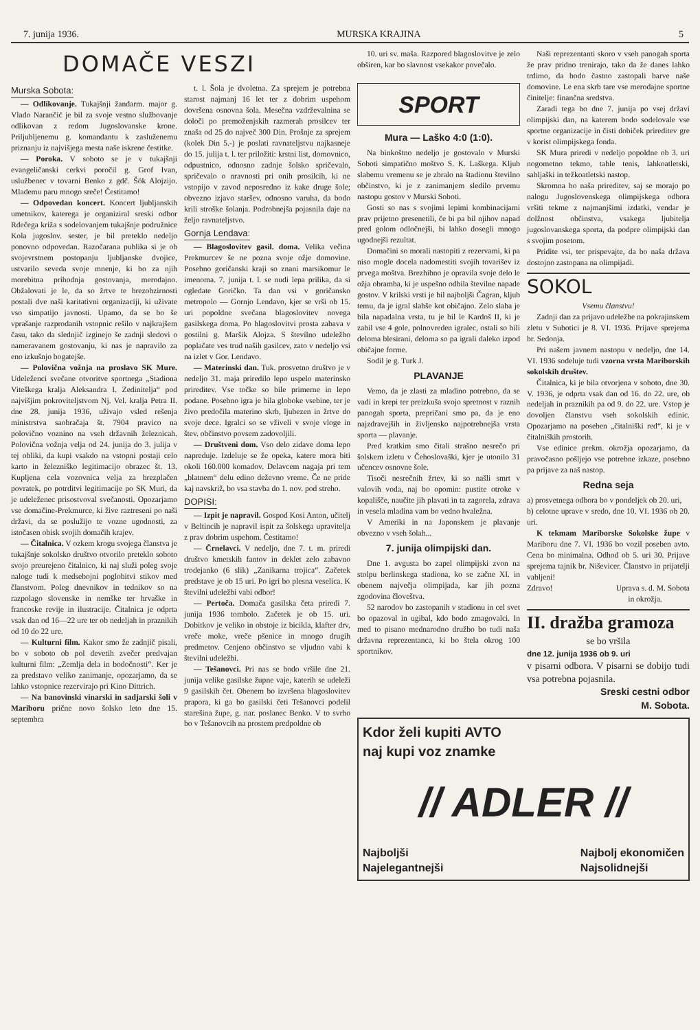7. junija 1936. MURSKA KRAJINA 5
DOMAČE VESZI
Murska Sobota:
— Odlikovanje. Tukajšnji žandarm. major g. Vlado Narančić je bil za svoje vestno službovanje odlikovan z redom Jugoslovanske krone. Priljubljenemu g. komandantu k zasluženemu priznanju iz najvišjega mesta naše iskrene čestitke.
— Poroka. V soboto se je v tukajšnji evangeličanski cerkvi poročil g. Grof Ivan, uslužbenec v tovarni Benko z gdč. Šök Alojzijo. Mlademu paru mnogo sreče! Čestitamo!
— Odpovedan koncert. Koncert ljubljanskih umetnikov, katerega je organiziral sreski odbor Rdečega križa s sodelovanjem tukajšnje podružnice Kola jugoslov. sester, je bil preteklo nedeljo ponovno odpovedan. Razočarana publika si je ob svojevrstnem postopanju ljubljanske dvojice, ustvarilo seveda svoje mnenje, ki bo za njih morebitna prihodnja gostovanja, merodajno. Obžalovati je le, da so žrtve te brezobzirnosti postali dve naši karitativni organizaciji, ki uživate vso simpatijo javnosti. Upamo, da se bo še vprašanje razprodanih vstopnic rešilo v najkrajšem času, tako da slednjič izginejo še zadnji sledovi o nameravanem gostovanju, ki nas je napravilo za eno izkušnjo bogatejše.
— Polovična vožnja na proslavo SK Mure. Udeleženci svečane otvoritve sportnega „Stadiona Viteškega kralja Aleksandra I. Zedinitelja“ pod najvišjim pokroviteljstvom Nj. Vel. kralja Petra II. dne 28. junija 1936, uživajo vsled rešenja ministrstva saobračaja št. 7904 pravico na polovično voznino na vseh državnih železnicah. Polovična vožnja velja od 24. junija do 3. julija v tej obliki, da kupi vsakdo na vstopni postaji celo karto in železniško legitimacijo obrazec št. 13. Kupljena cela vozovnica velja za brezplačen povratek, po potrditvi legitimacije po SK Muri, da je udeleženec prisostvoval svečanosti. Opozarjamo vse domačine-Prekmurce, ki živе raztreseni po naši državi, da se poslužijo te vozne ugodnosti, za istočasen obisk svojih domačih krajev.
— Čitalnica. V ozkem krogu svojega članstva je tukajšnje sokolsko društvo otvorilo preteklo soboto svojo preurejeno čitalnico, ki naj služi poleg svoje naloge tudi k medsebojni poglobitvi stikov med članstvom. Poleg dnevnikov in tednikov so na razpolago slovenske in nemške ter hrvaške in francoske revije in ilustracije. Čitalnica je odprta vsak dan od 16—22 ure ter ob nedeljah in praznikih od 10 do 22 ure.
— Kulturni film. Kakor smo že zadnjič pisali, bo v soboto ob pol devetih zvečer predvajan kulturni film: „Zemlja dela in bodočnosti“. Ker je za predstavo veliko zanimanje, opozarjamo, da se lahko vstopnice rezervirajo pri Kino Dittrich.
— Na banovinski vinarski in sadjarski šoli v Mariboru prične novo šolsko leto dne 15. septembra
t. l. Šola je dvoletna. Za sprejem je potrebna starost najmanj 16 let ter z dobrim uspehom dovršena osnovna šola. Mesečna vzdrževalnina se določi po premoženjskih razmerah prosilcev ter znaša od 25 do največ 300 Din. Prošnje za sprejem (kolek Din 5.-) je poslati ravnateljstvu najkasneje do 15. julija t. l. ter priložiti: krstni list, domovnico, odpustnico, odnosno zadnje šolsko spričevalo, spričevalo o nravnosti pri onih prosilcih, ki ne vstopijo v zavod neposredno iz kake druge šole; obvezno izjavo staršev, odnosno varuha, da bodo krili stroške šolanja. Podrobnejša pojasnila daje na željo ravnateljstvo.
Gornja Lendava:
— Blagoslovitev gasil. doma. Velika večina Prekmurcev še ne pozna svoje ožje domovine. Posebno goričanski kraji so znani marsikomur le imenoma. 7. junija t. l. se nudi lepa prilika, da si ogledate Goričko. Ta dan vsi v goričansko metropolo — Gornjo Lendavo, kjer se vrši ob 15. uri popoldne svečana blagoslovitev novega gasilskega doma. Po blagoslovitvi prosta zabava v gostilni g. Maršik Alojza. S števílno udeležbo poplačate ves trud naših gasilcev, zato v nedeljo vsi na izlet v Gor. Lendavo.
— Materinski dan. Tuk. prosvetno društvo je v nedeljo 31. maja priredilo lepo uspelo materinsko prireditev. Vse točke so bile primerne in lepo podane. Posebno igra je bila globoke vsebine, ter je živo predočila materino skrb, ljubezen in žrtve do svoje dece. Igralci so se vživeli v svoje vloge in štev. občinstvo povsem zadovoljili.
— Društveni dom. Vso delo zidave doma lepo napreduje. Izdeluje se že opeka, katere mora biti okoli 160.000 komadov. Delavcem nagaja pri tem „blatnem“ delu edino deževno vreme. Če ne pride kaj navskriž, bo vsa stavba do 1. nov. pod streho.
DOPISI:
— Izpit je napravil. Gospod Kosi Anton, učitelj v Beltincih je napravil ispit za šolskega upravitelja z prav dobrim uspehom. Čestitamo!
— Črnelavci. V nedeljo, dne 7. t. m. priredi društvo kmetskih fantov in deklet zelo zabavno trodejanko (6 slik) „Zanikarna trojica“. Začetek predstave je ob 15 uri. Po igri bo plesna veselica. K številni udeležbi vabi odbor!
— Pertoča. Domača gasilska četa priredi 7. junija 1936 tombolo. Začetek je ob 15. uri. Dobitkov je veliko in obstoje iz bicikla, klafter drv, vreče moke, vreče pšenice in mnogo drugih predmetov. Cenjeno občinstvo se vljudno vabi k številni udeležbi.
— Tešanovci. Pri nas se bodo vršile dne 21. junija velike gasilske župne vaje, katerih se udeleži 9 gasilskih čet. Obenem bo izvršena blagoslovitev prapora, ki ga bo gasilski četi Tešanovci podelil starešina župe, g. nar. poslanec Benko. V to svrho bo v Tešanovcih na prostem predpoldne ob
10. uri sv. maša. Razpored blagoslovitve je zelo obširen, kar bo slavnost vsekakor povečalo.
SPORT
Mura — Laško 4:0 (1:0).
Na binkoštno nedeljo je gostovalo v Murski Soboti simpatično moštvo S. K. Laškega. Kljub slabemu vremenu se je zbralo na štadionu številno občinstvo, ki je z zanimanjem sledilo prvemu nastopu gostov v Murski Soboti.
Gosti so nas s svojimi lepimi kombinacijami prav prijetno presenetili, če bi pa bil njihov napad pred golom odločnejši, bi lahko dosegli mnogo ugodnejši rezultat.
Domačini so morali nastopiti z rezervami, ki pa niso mogle docela nadomestiti svojih tovarišev iz prvega moštva. Brezhibno je opravila svoje delo le ožja obramba, ki je uspešno odbila številne napade gostov. V krilski vrsti je bil najboljši Čagran, kljub temu, da je igral slabše kot običajno. Zelo slaba je bila napadalna vrsta, tu je bil le Kardoš II, ki je zabil vse 4 gole, polnovreden igralec, ostali so bili deloma blesirani, deloma so pa igrali daleko izpod običajne forme.
Sodil je g. Turk J.
PLAVANJE
Vemo, da je zlasti za mladino potrebno, da se vadi in krepi ter preizkuša svojo spretnost v raznih panogah sporta, prepričani smo pa, da je eno najzdravejših in življensko najpotrebnejša vrsta sporta — plavanje.
Pred kratkim smo čitali strašno nesrečo pri šolskem izletu v Čehoslovaški, kjer je utonilo 31 učencev osnovne šole.
Tisoči nesrečnih žrtev, ki so našli smrt v valovih voda, naj bo opomin: pustite otroke v kopališče, naučite jih plavati in ta zagorela, zdrava in vesela mladina vam bo vedno hvaležna.
V Ameriki in na Japonskem je plavanje obvezno v vseh šolah...
7. junija olimpijski dan.
Dne 1. avgusta bo zapel olimpijski zvon na stolpu berlinskega stadiona, ko se začne XI. in obenem največja olimpijada, kar jih pozna zgodovina človeštva.
52 narodov bo zastopanih v stadionu in cel svet bo opazoval in ugibal, kdo bodo zmagovalci. In med to pisano mednarodno družbo bo tudi naša državna reprezentanca, ki bo štela okrog 100 sportnikov.
Naši reprezentanti skoro v vseh panogah sporta že prav pridno trenirajo, tako da že danes lahko trdimo, da bodo častno zastopali barve naše domovine. Le ena skrb tare vse merodajne sportne činitelje: finančna sredstva.
Zaradi tega bo dne 7. junija po vsej državi olimpijski dan, na katerem bodo sodelovale vse sportne organizacije in čisti dobiček prireditev gre v korist olimpijskega fonda.
SK Mura priredi v nedeljo popoldne ob 3. uri nogometno tekmo, table tenis, lahkoatletski, sabljaški in težkoatletski nastop.
Skromna bo naša prireditev, saj se morajo po nalogu Jugoslovenskega olimpijskega odbora vršiti tekme z najmanjšimi izdatki, vendar je dolžnost občinstva, vsakega ljubitelja jugoslovanskega sporta, da podpre olimpijski dan s svojim posetom.
Pridite vsi, ter prispevajte, da bo naša država dostojno zastopana na olimpijadi.
SOKOL
Vsemu članstvu!
Zadnji dan za prijavo udeležbe na pokrajinskem zletu v Subotici je 8. VI. 1936. Prijave sprejema br. Sedonja.
Pri našem javnem nastopu v nedeljo, dne 14. VI. 1936 sodeluje tudi vzorna vrsta Mariborskih sokolskih društev.
Čitalnica, ki je bila otvorjena v soboto, dne 30. V. 1936, je odprta vsak dan od 16. do 22. ure, ob nedeljah in praznikih pa od 9. do 22. ure. Vstop je dovoljen članstvu vseh sokolskih edinic. Opozarjamo na poseben „čitalniški red“, ki je v čitalniških prostorih.
Vse edinice prekm. okrožja opozarjamo, da pravočasno pošljejo vse potrebne izkaze, posebno pa prijave za naš nastop.
Redna seja
a) prosvetnega odbora bo v pondeljek ob 20. uri,
b) celotne uprave v sredo, dne 10. VI. 1936 ob 20. uri.
K tekmam Mariborske Sokolske župe v Mariboru dne 7. VI. 1936 bo vozil poseben avto. Cena bo minimalna. Odhod ob 5. uri 30. Prijave sprejema tajnik br. Niševicer. Članstvo in prijatelji vabljeni!
Zdravo! Uprava s. d. M. Sobota
in okrožja.
II. dražba gramoza
se bo vršila
dne 12. junija 1936 ob 9. uri
v pisarni odbora. V pisarni se dobijo tudi vsa potrebna pojasnila.
Sreski cestni odbor
M. Sobota.
Kdor želi kupiti AVTO
naj kupi voz znamke
// ADLER //
Najboljši
Najelegantnejši Najbolj ekonomičen
Najsolidnejši